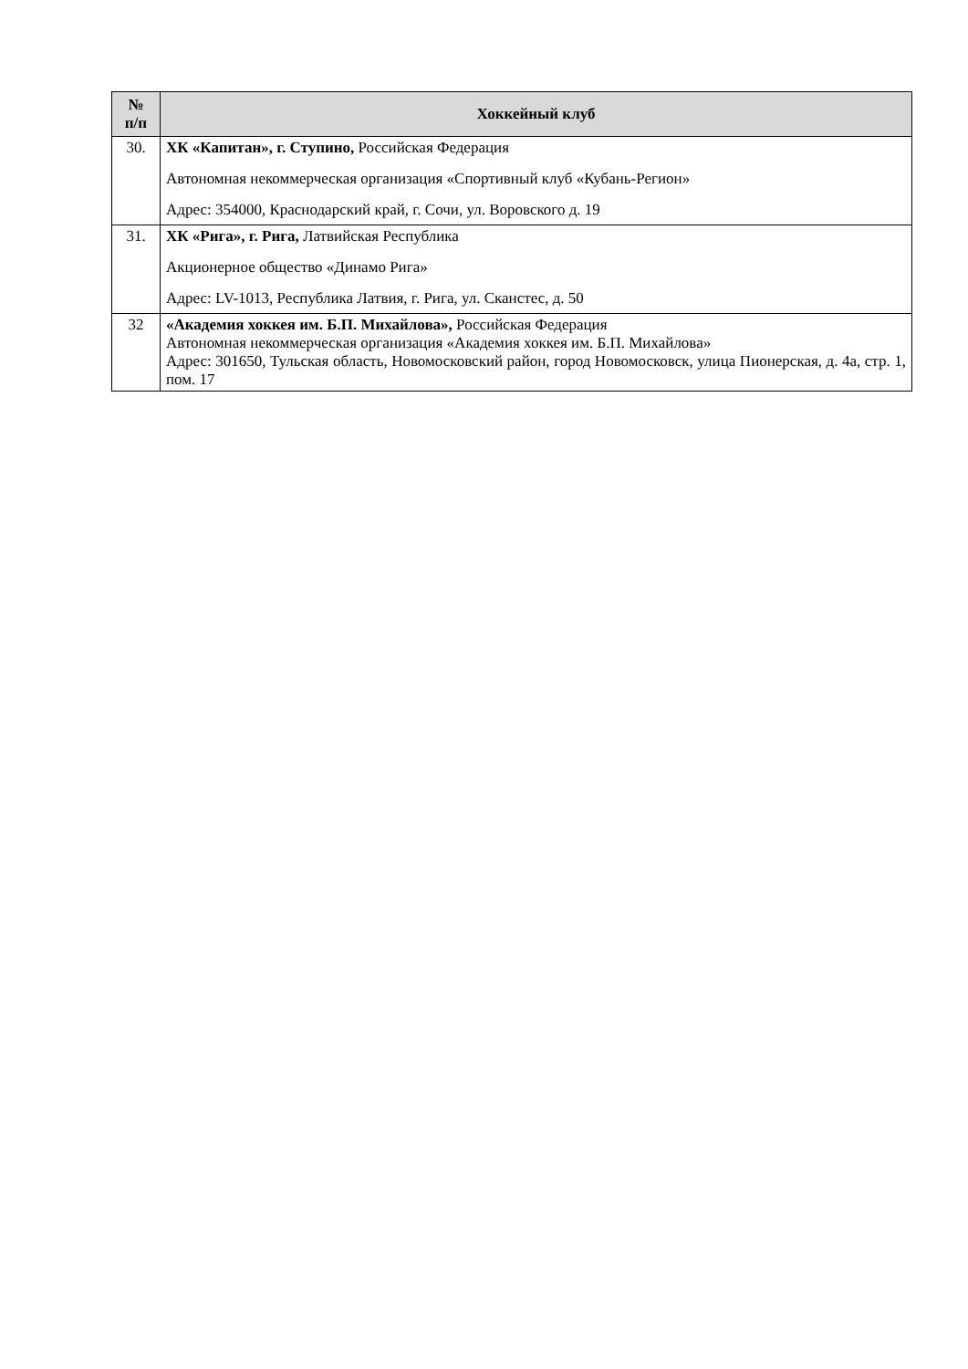| № п/п | Хоккейный клуб |
| --- | --- |
| 30. | ХК «Капитан», г. Ступино, Российская Федерация Автономная некоммерческая организация «Спортивный клуб «Кубань-Регион» Адрес: 354000, Краснодарский край, г. Сочи, ул. Воровского д. 19 |
| 31. | ХК «Рига», г. Рига, Латвийская Республика Акционерное общество «Динамо Рига» Адрес: LV-1013, Республика Латвия, г. Рига, ул. Сканстес, д. 50 |
| 32 | «Академия хоккея им. Б.П. Михайлова», Российская Федерация Автономная некоммерческая организация «Академия хоккея им. Б.П. Михайлова» Адрес: 301650, Тульская область, Новомосковский район, город Новомосковск, улица Пионерская, д. 4а, стр. 1, пом. 17 |